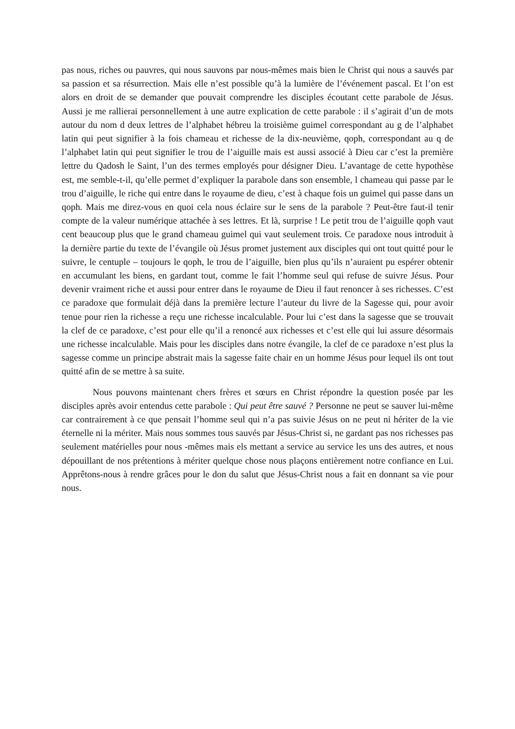pas nous, riches ou pauvres, qui nous sauvons par nous-mêmes mais bien le Christ qui nous a sauvés par sa passion et sa résurrection. Mais elle n’est possible qu’à la lumière de l’événement pascal. Et l’on est alors en droit de se demander que pouvait comprendre les disciples écoutant cette parabole de Jésus. Aussi je me rallierai personnellement à une autre explication de cette parabole : il s’agirait d’un de mots autour du nom d deux lettres de l’alphabet hébreu la troisième guimel correspondant au g de l’alphabet latin qui peut signifier à la fois chameau et richesse de la dix-neuvième, qoph, correspondant au q de l’alphabet latin qui peut signifier le trou de l’aiguille mais est aussi associé à Dieu car c’est la première lettre du Qadosh le Saint, l’un des termes employés pour désigner Dieu. L’avantage de cette hypothèse est, me semble-t-il, qu’elle permet d’expliquer la parabole dans son ensemble, l chameau qui passe par le trou d’aiguille, le riche qui entre dans le royaume de dieu, c’est à chaque fois un guimel qui passe dans un qoph. Mais me direz-vous en quoi cela nous éclaire sur le sens de la parabole ? Peut-être faut-il tenir compte de la valeur numérique attachée à ses lettres. Et là, surprise ! Le petit trou de l’aiguille qoph vaut cent beaucoup plus que le grand chameau guimel qui vaut seulement trois. Ce paradoxe nous introduit à la dernière partie du texte de l’évangile où Jésus promet justement aux disciples qui ont tout quitté pour le suivre, le centuple – toujours le qoph, le trou de l’aiguille, bien plus qu’ils n’auraient pu espérer obtenir en accumulant les biens, en gardant tout, comme le fait l’homme seul qui refuse de suivre Jésus. Pour devenir vraiment riche et aussi pour entrer dans le royaume de Dieu il faut renoncer à ses richesses. C’est ce paradoxe que formulait déjà dans la première lecture l’auteur du livre de la Sagesse qui, pour avoir tenue pour rien la richesse a reçu une richesse incalculable. Pour lui c’est dans la sagesse que se trouvait la clef de ce paradoxe, c’est pour elle qu’il a renoncé aux richesses et c’est elle qui lui assure désormais une richesse incalculable. Mais pour les disciples dans notre évangile, la clef de ce paradoxe n’est plus la sagesse comme un principe abstrait mais la sagesse faite chair en un homme Jésus pour lequel ils ont tout quitté afin de se mettre à sa suite.
Nous pouvons maintenant chers frères et sœurs en Christ répondre la question posée par les disciples après avoir entendus cette parabole : Qui peut être sauvé ? Personne ne peut se sauver lui-même car contrairement à ce que pensait l’homme seul qui n’a pas suivie Jésus on ne peut ni hériter de la vie éternelle ni la mériter. Mais nous sommes tous sauvés par Jésus-Christ si, ne gardant pas nos richesses pas seulement matérielles pour nous -mêmes mais els mettant a service au service les uns des autres, et nous dépouillant de nos prétentions à mériter quelque chose nous plaçons entièrement notre confiance en Lui. Apprêtons-nous à rendre grâces pour le don du salut que Jésus-Christ nous a fait en donnant sa vie pour nous.